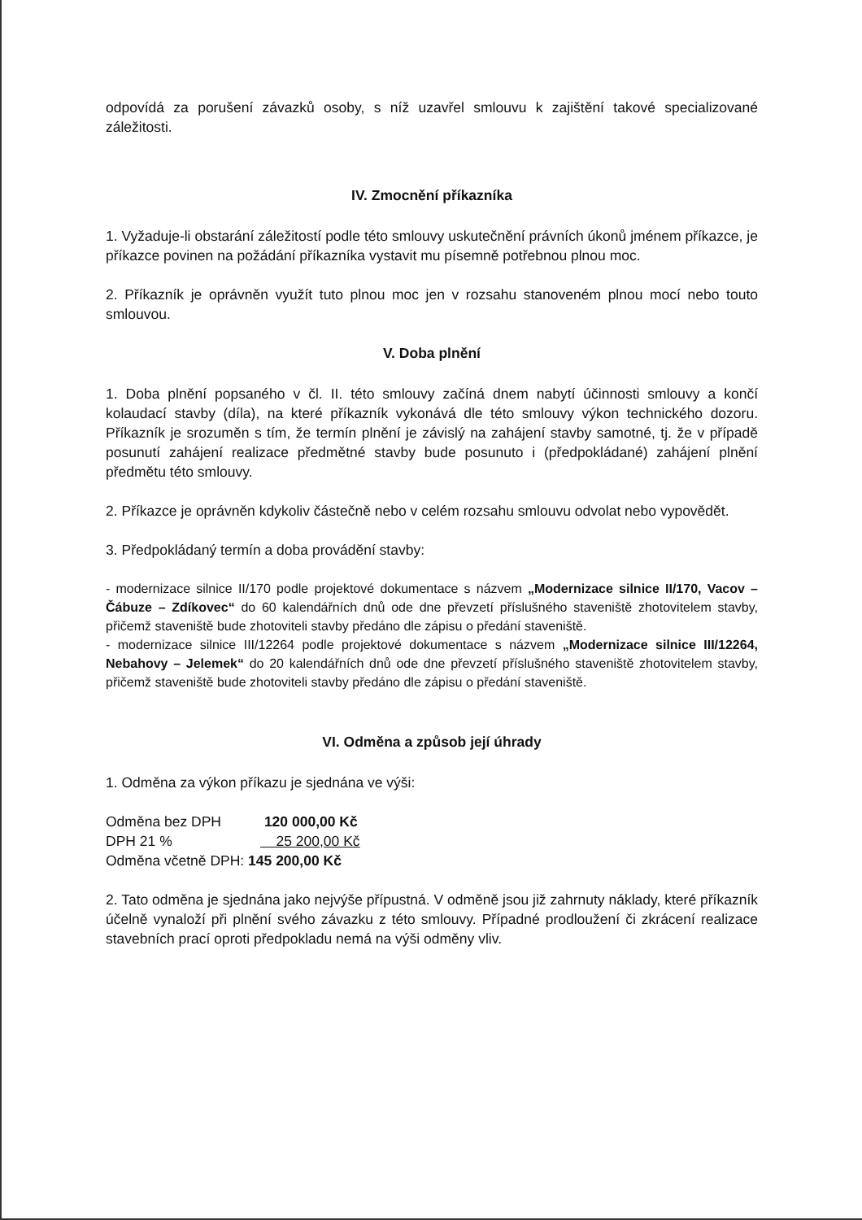odpovídá za porušení závazků osoby, s níž uzavřel smlouvu k zajištění takové specializované záležitosti.
IV. Zmocnění příkazníka
1. Vyžaduje-li obstarání záležitostí podle této smlouvy uskutečnění právních úkonů jménem příkazce, je příkazce povinen na požádání příkazníka vystavit mu písemně potřebnou plnou moc.
2. Příkazník je oprávněn využít tuto plnou moc jen v rozsahu stanoveném plnou mocí nebo touto smlouvou.
V. Doba plnění
1. Doba plnění popsaného v čl. II. této smlouvy začíná dnem nabytí účinnosti smlouvy a končí kolaudací stavby (díla), na které příkazník vykonává dle této smlouvy výkon technického dozoru. Příkazník je srozuměn s tím, že termín plnění je závislý na zahájení stavby samotné, tj. že v případě posunutí zahájení realizace předmětné stavby bude posunuto i (předpokládané) zahájení plnění předmětu této smlouvy.
2. Příkazce je oprávněn kdykoliv částečně nebo v celém rozsahu smlouvu odvolat nebo vypovědět.
3. Předpokládaný termín a doba provádění stavby:
- modernizace silnice II/170 podle projektové dokumentace s názvem „Modernizace silnice II/170, Vacov – Čábuze – Zdíkovec“ do 60 kalendářních dnů ode dne převzetí příslušného staveniště zhotovitelem stavby, přičemž staveniště bude zhotoviteli stavby předáno dle zápisu o předání staveniště.
- modernizace silnice III/12264 podle projektové dokumentace s názvem „Modernizace silnice III/12264, Nebahovy – Jelemek“ do 20 kalendářních dnů ode dne převzetí příslušného staveniště zhotovitelem stavby, přičemž staveniště bude zhotoviteli stavby předáno dle zápisu o předání staveniště.
VI. Odměna a způsob její úhrady
1. Odměna za výkon příkazu je sjednána ve výši:
Odměna bez DPH 120 000,00 Kč
DPH 21 % 25 200,00 Kč
Odměna včetně DPH: 145 200,00 Kč
2. Tato odměna je sjednána jako nejvýše přípustná. V odměně jsou již zahrnuty náklady, které příkazník účelně vynaloží při plnění svého závazku z této smlouvy. Případné prodloužení či zkrácení realizace stavebních prací oproti předpokladu nemá na výši odměny vliv.